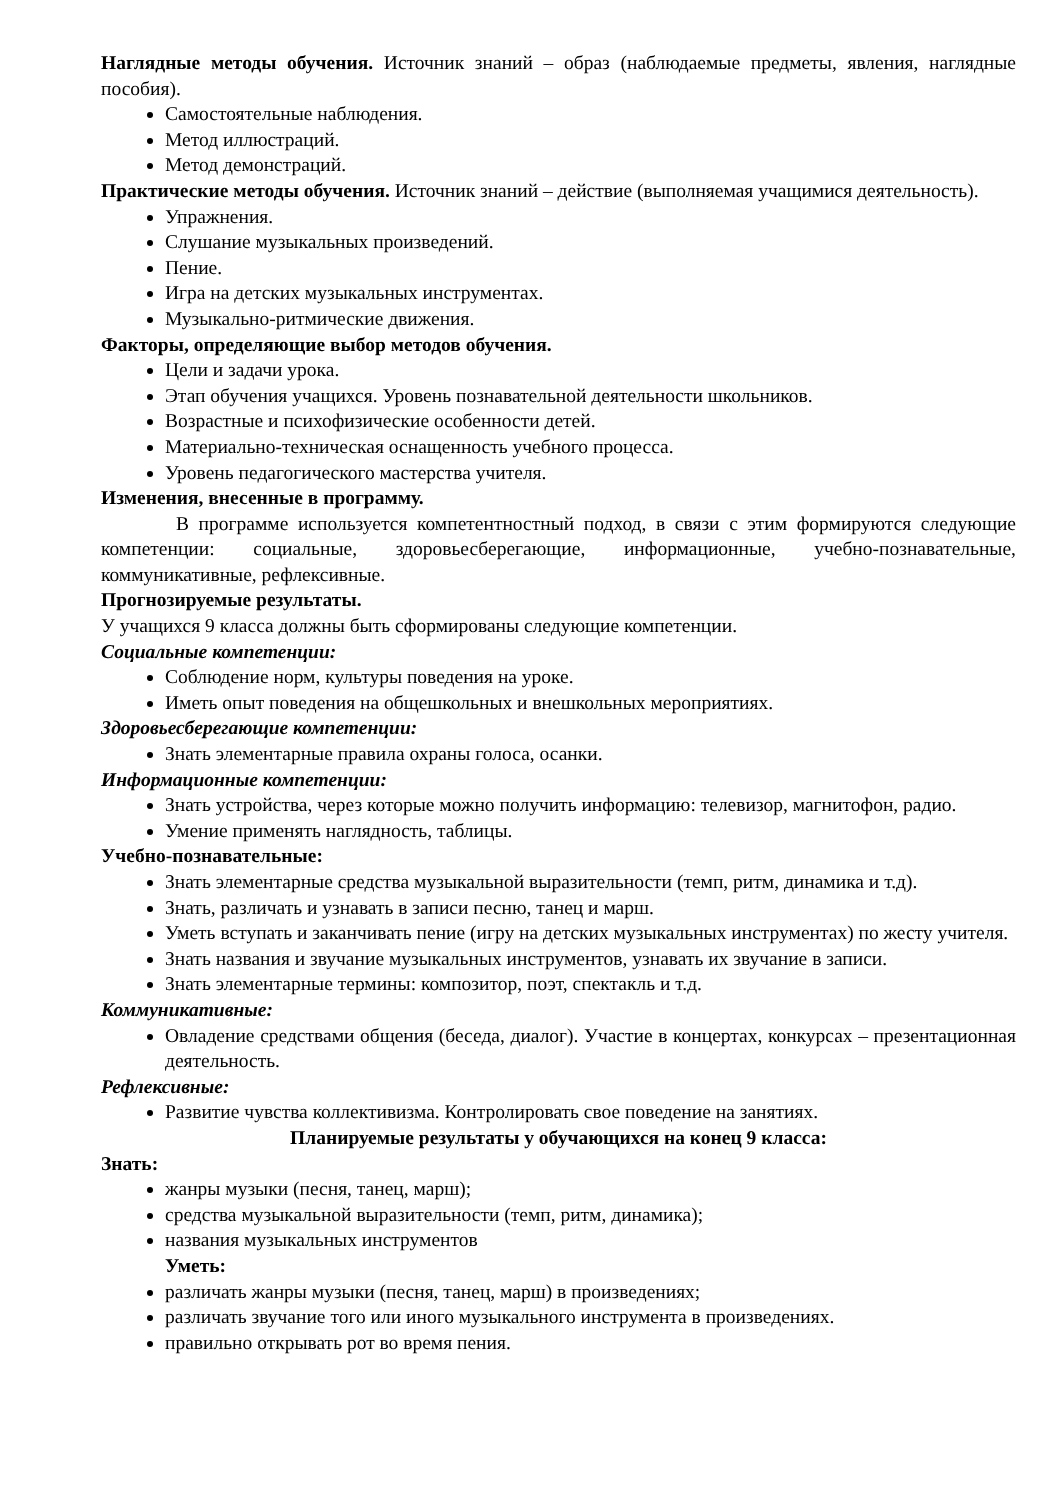Наглядные методы обучения. Источник знаний – образ (наблюдаемые предметы, явления, наглядные пособия).
Самостоятельные наблюдения.
Метод иллюстраций.
Метод демонстраций.
Практические методы обучения. Источник знаний – действие (выполняемая учащимися деятельность).
Упражнения.
Слушание музыкальных произведений.
Пение.
Игра на детских музыкальных инструментах.
Музыкально-ритмические движения.
Факторы, определяющие выбор методов обучения.
Цели и задачи урока.
Этап обучения учащихся. Уровень познавательной деятельности школьников.
Возрастные и психофизические особенности детей.
Материально-техническая оснащенность учебного процесса.
Уровень педагогического мастерства учителя.
Изменения, внесенные в программу.
В программе используется компетентностный подход, в связи с этим формируются следующие компетенции: социальные, здоровьесберегающие, информационные, учебно-познавательные, коммуникативные, рефлексивные.
Прогнозируемые результаты.
У учащихся 9 класса должны быть сформированы следующие компетенции.
Социальные компетенции:
Соблюдение норм, культуры поведения на уроке.
Иметь опыт поведения на общешкольных и внешкольных мероприятиях.
Здоровьесберегающие компетенции:
Знать элементарные правила охраны голоса, осанки.
Информационные компетенции:
Знать устройства, через которые можно получить информацию: телевизор, магнитофон, радио.
Умение применять наглядность, таблицы.
Учебно-познавательные:
Знать элементарные средства музыкальной выразительности (темп, ритм, динамика и т.д).
Знать, различать и узнавать в записи песню, танец и марш.
Уметь вступать и заканчивать пение (игру на детских музыкальных инструментах) по жесту учителя.
Знать названия и звучание музыкальных инструментов, узнавать их звучание в записи.
Знать элементарные термины: композитор, поэт, спектакль и т.д.
Коммуникативные:
Овладение средствами общения (беседа, диалог). Участие в концертах, конкурсах – презентационная деятельность.
Рефлексивные:
Развитие чувства коллективизма. Контролировать свое поведение на занятиях.
Планируемые результаты у обучающихся на конец 9 класса:
Знать:
жанры музыки (песня, танец, марш);
средства музыкальной выразительности (темп, ритм, динамика);
названия музыкальных инструментов
Уметь:
различать жанры музыки (песня, танец, марш) в произведениях;
различать звучание того или иного музыкального инструмента в произведениях.
правильно открывать рот во время пения.